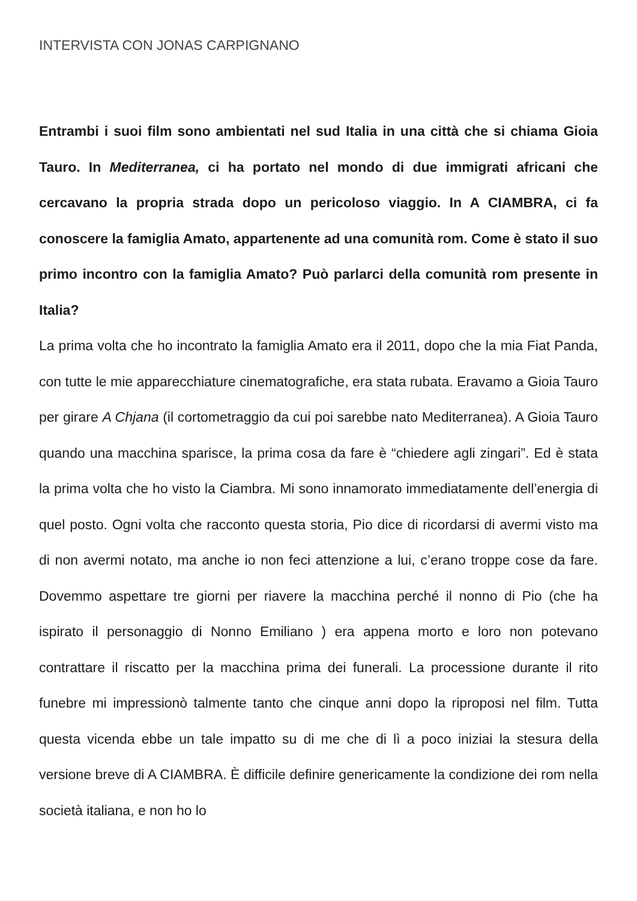INTERVISTA CON JONAS CARPIGNANO
Entrambi i suoi film sono ambientati nel sud Italia in una città che si chiama Gioia Tauro. In Mediterranea, ci ha portato nel mondo di due immigrati africani che cercavano la propria strada dopo un pericoloso viaggio. In A CIAMBRA, ci fa conoscere la famiglia Amato, appartenente ad una comunità rom. Come è stato il suo primo incontro con la famiglia Amato? Può parlarci della comunità rom presente in Italia?
La prima volta che ho incontrato la famiglia Amato era il 2011, dopo che la mia Fiat Panda, con tutte le mie apparecchiature cinematografiche, era stata rubata. Eravamo a Gioia Tauro per girare A Chjana (il cortometraggio da cui poi sarebbe nato Mediterranea). A Gioia Tauro quando una macchina sparisce, la prima cosa da fare è “chiedere agli zingari”. Ed è stata la prima volta che ho visto la Ciambra. Mi sono innamorato immediatamente dell’energia di quel posto. Ogni volta che racconto questa storia, Pio dice di ricordarsi di avermi visto ma di non avermi notato, ma anche io non feci attenzione a lui, c’erano troppe cose da fare. Dovemmo aspettare tre giorni per riavere la macchina perché il nonno di Pio (che ha ispirato il personaggio di Nonno Emiliano ) era appena morto e loro non potevano contrattare il riscatto per la macchina prima dei funerali. La processione durante il rito funebre mi impressionò talmente tanto che cinque anni dopo la riproposi nel film. Tutta questa vicenda ebbe un tale impatto su di me che di lì a poco iniziai la stesura della versione breve di A CIAMBRA. È difficile definire genericamente la condizione dei rom nella società italiana, e non ho lo